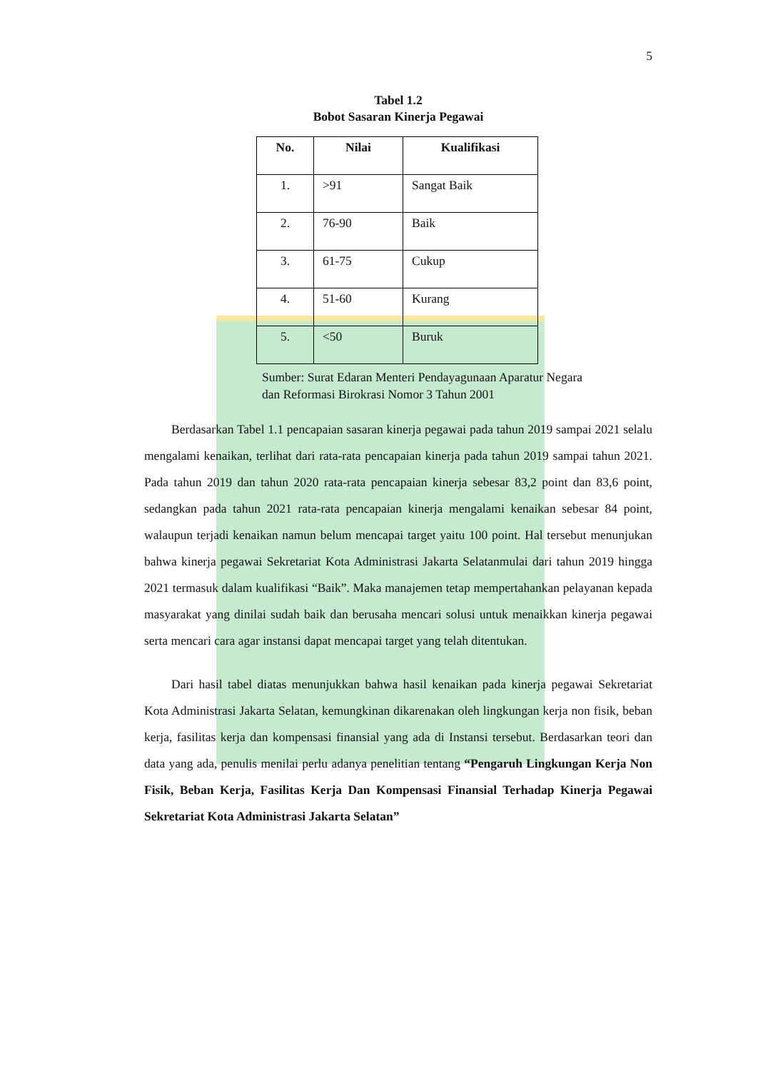5
Tabel 1.2
Bobot Sasaran Kinerja Pegawai
| No. | Nilai | Kualifikasi |
| --- | --- | --- |
| 1. | >91 | Sangat Baik |
| 2. | 76-90 | Baik |
| 3. | 61-75 | Cukup |
| 4. | 51-60 | Kurang |
| 5. | <50 | Buruk |
Sumber: Surat Edaran Menteri Pendayagunaan Aparatur Negara
dan Reformasi Birokrasi Nomor 3 Tahun 2001
Berdasarkan Tabel 1.1 pencapaian sasaran kinerja pegawai pada tahun 2019 sampai 2021 selalu mengalami kenaikan, terlihat dari rata-rata pencapaian kinerja pada tahun 2019 sampai tahun 2021. Pada tahun 2019 dan tahun 2020 rata-rata pencapaian kinerja sebesar 83,2 point dan 83,6 point, sedangkan pada tahun 2021 rata-rata pencapaian kinerja mengalami kenaikan sebesar 84 point, walaupun terjadi kenaikan namun belum mencapai target yaitu 100 point. Hal tersebut menunjukan bahwa kinerja pegawai Sekretariat Kota Administrasi Jakarta Selatanmulai dari tahun 2019 hingga 2021 termasuk dalam kualifikasi “Baik”. Maka manajemen tetap mempertahankan pelayanan kepada masyarakat yang dinilai sudah baik dan berusaha mencari solusi untuk menaikkan kinerja pegawai serta mencari cara agar instansi dapat mencapai target yang telah ditentukan.
Dari hasil tabel diatas menunjukkan bahwa hasil kenaikan pada kinerja pegawai Sekretariat Kota Administrasi Jakarta Selatan, kemungkinan dikarenakan oleh lingkungan kerja non fisik, beban kerja, fasilitas kerja dan kompensasi finansial yang ada di Instansi tersebut. Berdasarkan teori dan data yang ada, penulis menilai perlu adanya penelitian tentang “Pengaruh Lingkungan Kerja Non Fisik, Beban Kerja, Fasilitas Kerja Dan Kompensasi Finansial Terhadap Kinerja Pegawai Sekretariat Kota Administrasi Jakarta Selatan”